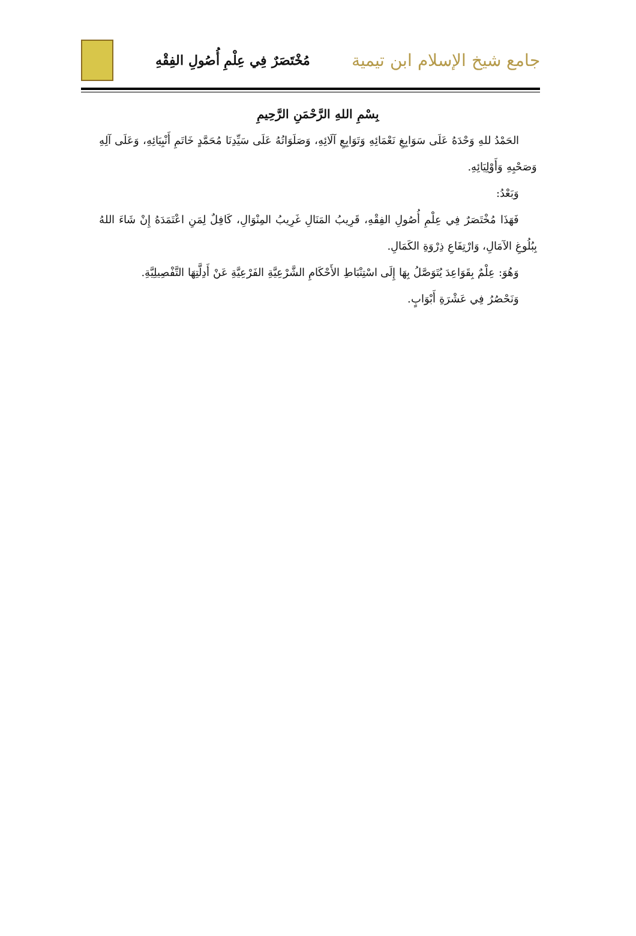جامع شيخ الإسلام ابن تيمية
مُخْتَصَرٌ فِي عِلْمِ أُصُولِ الفِقْهِ
بِسْمِ اللهِ الرَّحْمَنِ الرَّحِيمِ
الحَمْدُ للهِ وَحْدَهُ عَلَى سَوَابِغِ نَعْمَائِهِ وَتَوَابِعِ آلَائِهِ، وَصَلَوَاتُهُ عَلَى سَيِّدِنَا مُحَمَّدٍ خَاتَمِ أَنْبِيَائِهِ، وَعَلَى آلِهِ وَصَحْبِهِ وَأَوْلِيَائِهِ.
وَبَعْدُ:
فَهَذَا مُخْتَصَرٌ فِي عِلْمِ أُصُولِ الفِقْهِ، قَرِيبُ المَنَالِ غَرِيبُ المِنْوَالِ، كَافِلٌ لِمَنِ اعْتَمَدَهُ إِنْ شَاءَ اللهُ بِبُلُوغِ الآمَالِ، وَارْتِفَاعِ ذِرْوَةِ الكَمَالِ.
وَهُوَ: عِلْمٌ بِقَوَاعِدَ يُتَوَصَّلُ بِهَا إِلَى اسْتِنْبَاطِ الأَحْكَامِ الشَّرْعِيَّةِ الفَرْعِيَّةِ عَنْ أَدِلَّتِهَا التَّفْصِيلِيَّةِ.
وَنَحْصُرُ فِي عَشْرَةِ أَبْوَابٍ.